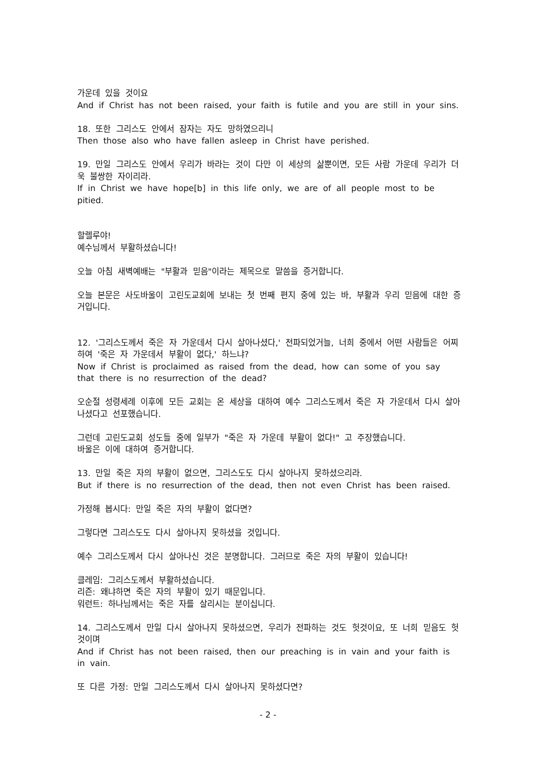가운데 있을 것이요
And if Christ has not been raised, your faith is futile and you are still in your sins.
18. 또한 그리스도 안에서 잠자는 자도 망하였으리니
Then those also who have fallen asleep in Christ have perished.
19. 만일 그리스도 안에서 우리가 바라는 것이 다만 이 세상의 삶뿐이면, 모든 사람 가운데 우리가 더욱 불쌍한 자이리라.
If in Christ we have hope[b] in this life only, we are of all people most to be pitied.
할렐루야!
예수님께서 부활하셨습니다!
오늘 아침 새벽예배는 "부활과 믿음"이라는 제목으로 말씀을 증거합니다.
오늘 본문은 사도바울이 고린도교회에 보내는 첫 번째 편지 중에 있는 바, 부활과 우리 믿음에 대한 증거입니다.
12. '그리스도께서 죽은 자 가운데서 다시 살아나셨다,' 전파되었거늘, 너희 중에서 어떤 사람들은 어찌하여 '죽은 자 가운데서 부활이 없다,' 하느냐?
Now if Christ is proclaimed as raised from the dead, how can some of you say that there is no resurrection of the dead?
오순절 성령세례 이후에 모든 교회는 온 세상을 대하여 예수 그리스도께서 죽은 자 가운데서 다시 살아나셨다고 선포했습니다.
그런데 고린도교회 성도들 중에 일부가 "죽은 자 가운데 부활이 없다!" 고 주장했습니다.
바울은 이에 대하여 증거합니다.
13. 만일 죽은 자의 부활이 없으면, 그리스도도 다시 살아나지 못하셨으리라.
But if there is no resurrection of the dead, then not even Christ has been raised.
가정해 봅시다: 만일 죽은 자의 부활이 없다면?
그렇다면 그리스도도 다시 살아나지 못하셨을 것입니다.
예수 그리스도께서 다시 살아나신 것은 분명합니다. 그러므로 죽은 자의 부활이 있습니다!
클레임: 그리스도께서 부활하셨습니다.
리즌: 왜냐하면 죽은 자의 부활이 있기 때문입니다.
워런트: 하나님께서는 죽은 자를 살리시는 분이십니다.
14. 그리스도께서 만일 다시 살아나지 못하셨으면, 우리가 전파하는 것도 헛것이요, 또 너희 믿음도 헛것이며
And if Christ has not been raised, then our preaching is in vain and your faith is in vain.
또 다른 가정: 만일 그리스도께서 다시 살아나지 못하셨다면?
- 2 -